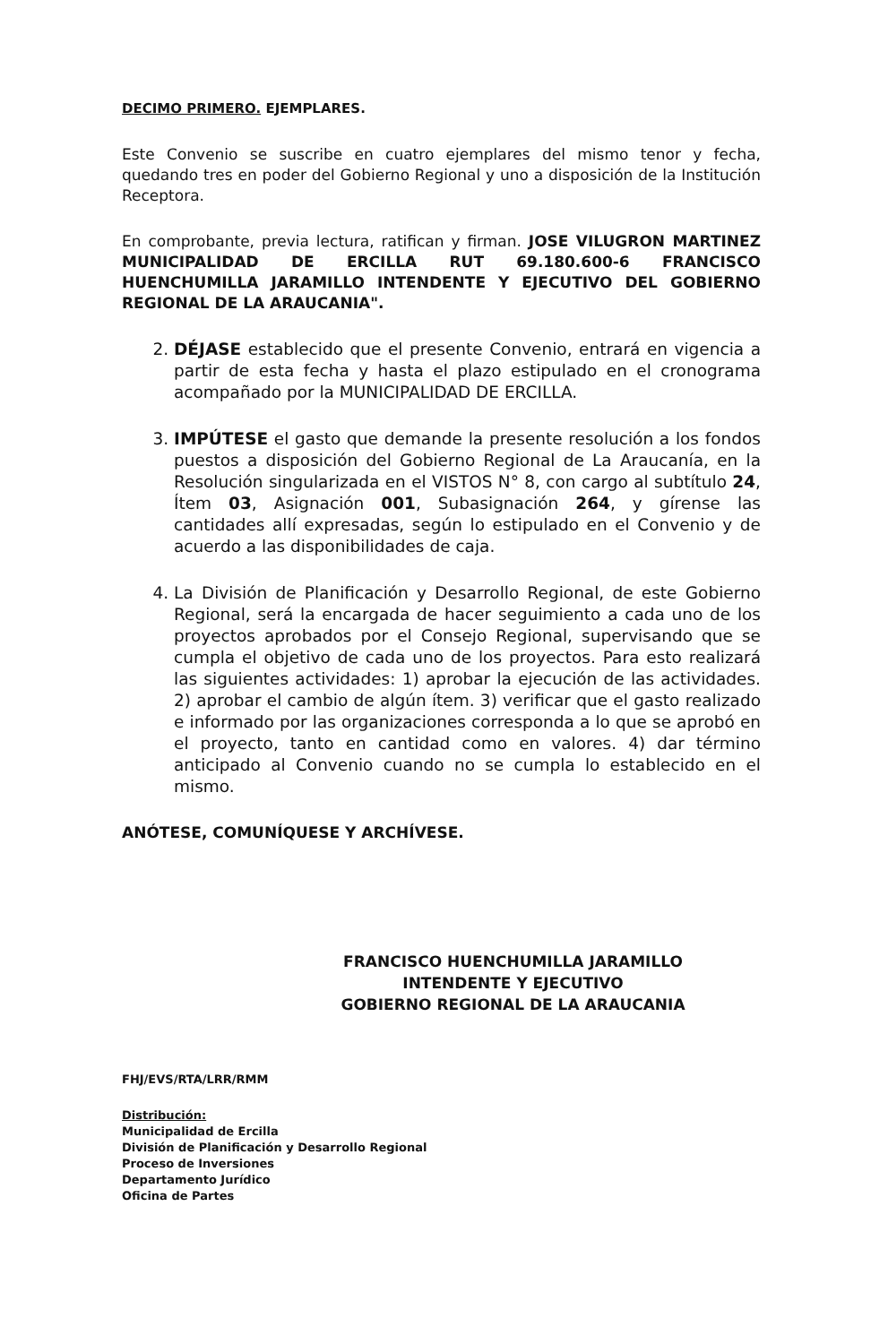DECIMO PRIMERO. EJEMPLARES.
Este Convenio se suscribe en cuatro ejemplares del mismo tenor y fecha, quedando tres en poder del Gobierno Regional y uno a disposición de la Institución Receptora.
En comprobante, previa lectura, ratifican y firman. JOSE VILUGRON MARTINEZ MUNICIPALIDAD DE ERCILLA RUT 69.180.600-6 FRANCISCO HUENCHUMILLA JARAMILLO INTENDENTE Y EJECUTIVO DEL GOBIERNO REGIONAL DE LA ARAUCANIA".
2. DÉJASE establecido que el presente Convenio, entrará en vigencia a partir de esta fecha y hasta el plazo estipulado en el cronograma acompañado por la MUNICIPALIDAD DE ERCILLA.
3. IMPÚTESE el gasto que demande la presente resolución a los fondos puestos a disposición del Gobierno Regional de La Araucanía, en la Resolución singularizada en el VISTOS N° 8, con cargo al subtítulo 24, Ítem 03, Asignación 001, Subasignación 264, y gírense las cantidades allí expresadas, según lo estipulado en el Convenio y de acuerdo a las disponibilidades de caja.
4. La División de Planificación y Desarrollo Regional, de este Gobierno Regional, será la encargada de hacer seguimiento a cada uno de los proyectos aprobados por el Consejo Regional, supervisando que se cumpla el objetivo de cada uno de los proyectos. Para esto realizará las siguientes actividades: 1) aprobar la ejecución de las actividades. 2) aprobar el cambio de algún ítem. 3) verificar que el gasto realizado e informado por las organizaciones corresponda a lo que se aprobó en el proyecto, tanto en cantidad como en valores. 4) dar término anticipado al Convenio cuando no se cumpla lo establecido en el mismo.
ANÓTESE, COMUNÍQUESE Y ARCHÍVESE.
FRANCISCO HUENCHUMILLA JARAMILLO
INTENDENTE Y EJECUTIVO
GOBIERNO REGIONAL DE LA ARAUCANIA
FHJ/EVS/RTA/LRR/RMM
Distribución:
Municipalidad de Ercilla
División de Planificación y Desarrollo Regional
Proceso de Inversiones
Departamento Jurídico
Oficina de Partes